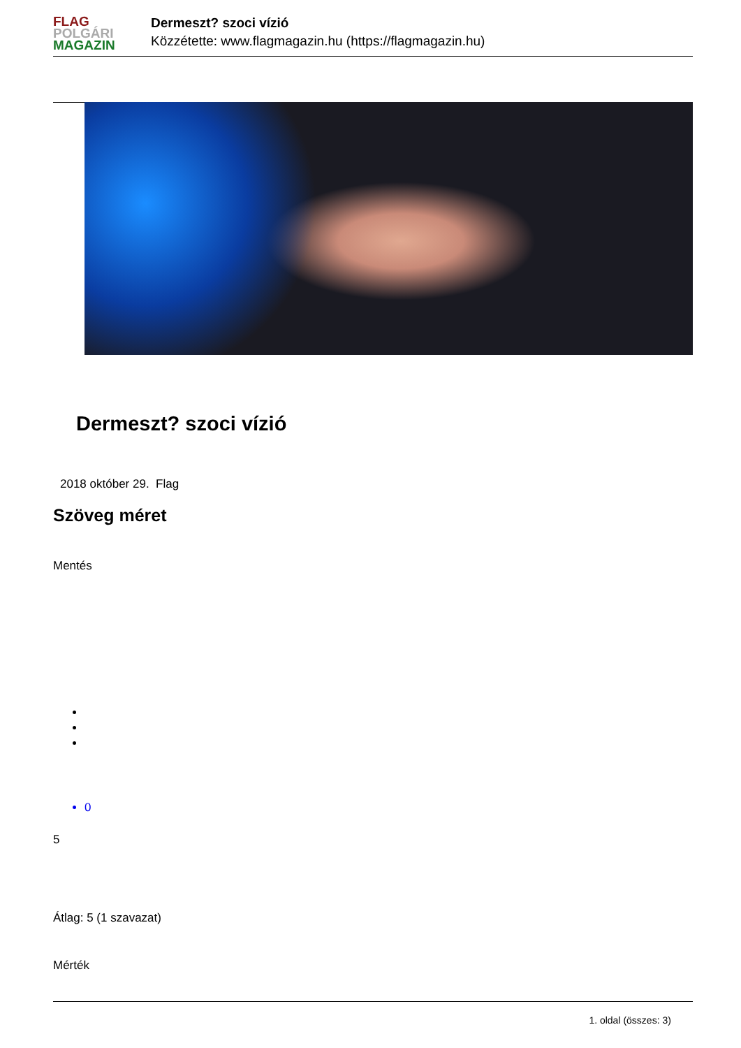FLAG
POLGÁRI
MAGAZIN
Dermeszt? szoci vízió
Közzétette: www.flagmagazin.hu (https://flagmagazin.hu)
Dermeszt? szoci vízió
2018 október 29. Flag
Szöveg méret
Mentés
0
5
Átlag: 5 (1 szavazat)
Mérték
1. oldal (összes: 3)